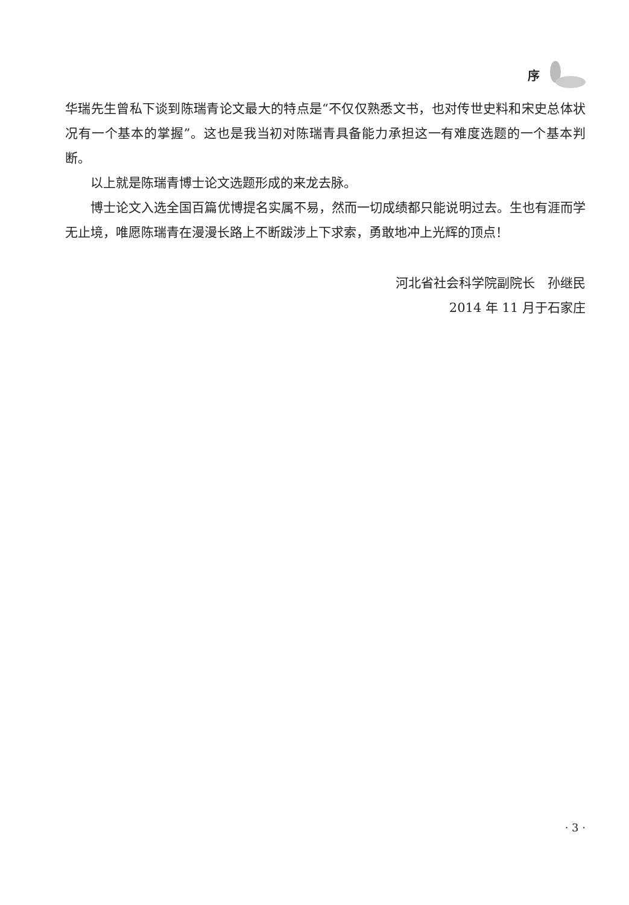序
华瑞先生曾私下谈到陈瑞青论文最大的特点是“不仅仅熟悉文书，也对传世史料和宋史总体状况有一个基本的掌握”。这也是我当初对陈瑞青具备能力承担这一有难度选题的一个基本判断。
以上就是陈瑞青博士论文选题形成的来龙去脉。
博士论文入选全国百篇优博提名实属不易，然而一切成绩都只能说明过去。生也有涯而学无止境，唯愿陈瑞青在漫漫长路上不断跋涉上下求索，勇敢地冲上光辉的顶点！
河北省社会科学院副院长　孙继民
2014 年 11 月于石家庄
· 3 ·